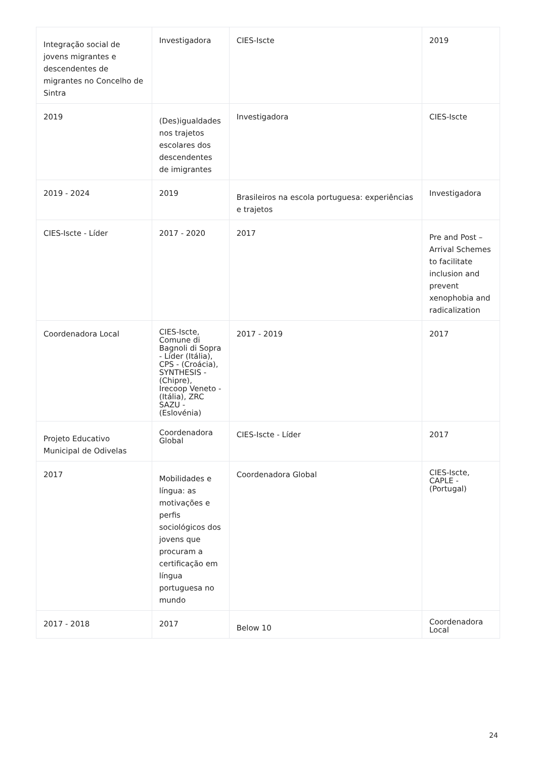| Integração social de jovens migrantes e descendentes de migrantes no Concelho de Sintra | Investigadora | CIES-Iscte | 2019 |
| 2019 | (Des)igualdades nos trajetos escolares dos descendentes de imigrantes | Investigadora | CIES-Iscte |
| 2019 - 2024 | 2019 | Brasileiros na escola portuguesa: experiências e trajetos | Investigadora |
| CIES-Iscte - Líder | 2017 - 2020 | 2017 | Pre and Post – Arrival Schemes to facilitate inclusion and prevent xenophobia and radicalization |
| Coordenadora Local | CIES-Iscte, Comune di Bagnoli di Sopra - Líder (Itália), CPS - (Croácia), SYNTHESIS - (Chipre), Irecoop Veneto - (Itália), ZRC SAZU - (Eslovénia) | 2017 - 2019 | 2017 |
| Projeto Educativo Municipal de Odivelas | Coordenadora Global | CIES-Iscte - Líder | 2017 |
| 2017 | Mobilidades e língua: as motivações e perfis sociológicos dos jovens que procuram a certificação em língua portuguesa no mundo | Coordenadora Global | CIES-Iscte, CAPLE - (Portugal) |
| 2017 - 2018 | 2017 | Below 10 | Coordenadora Local |
24